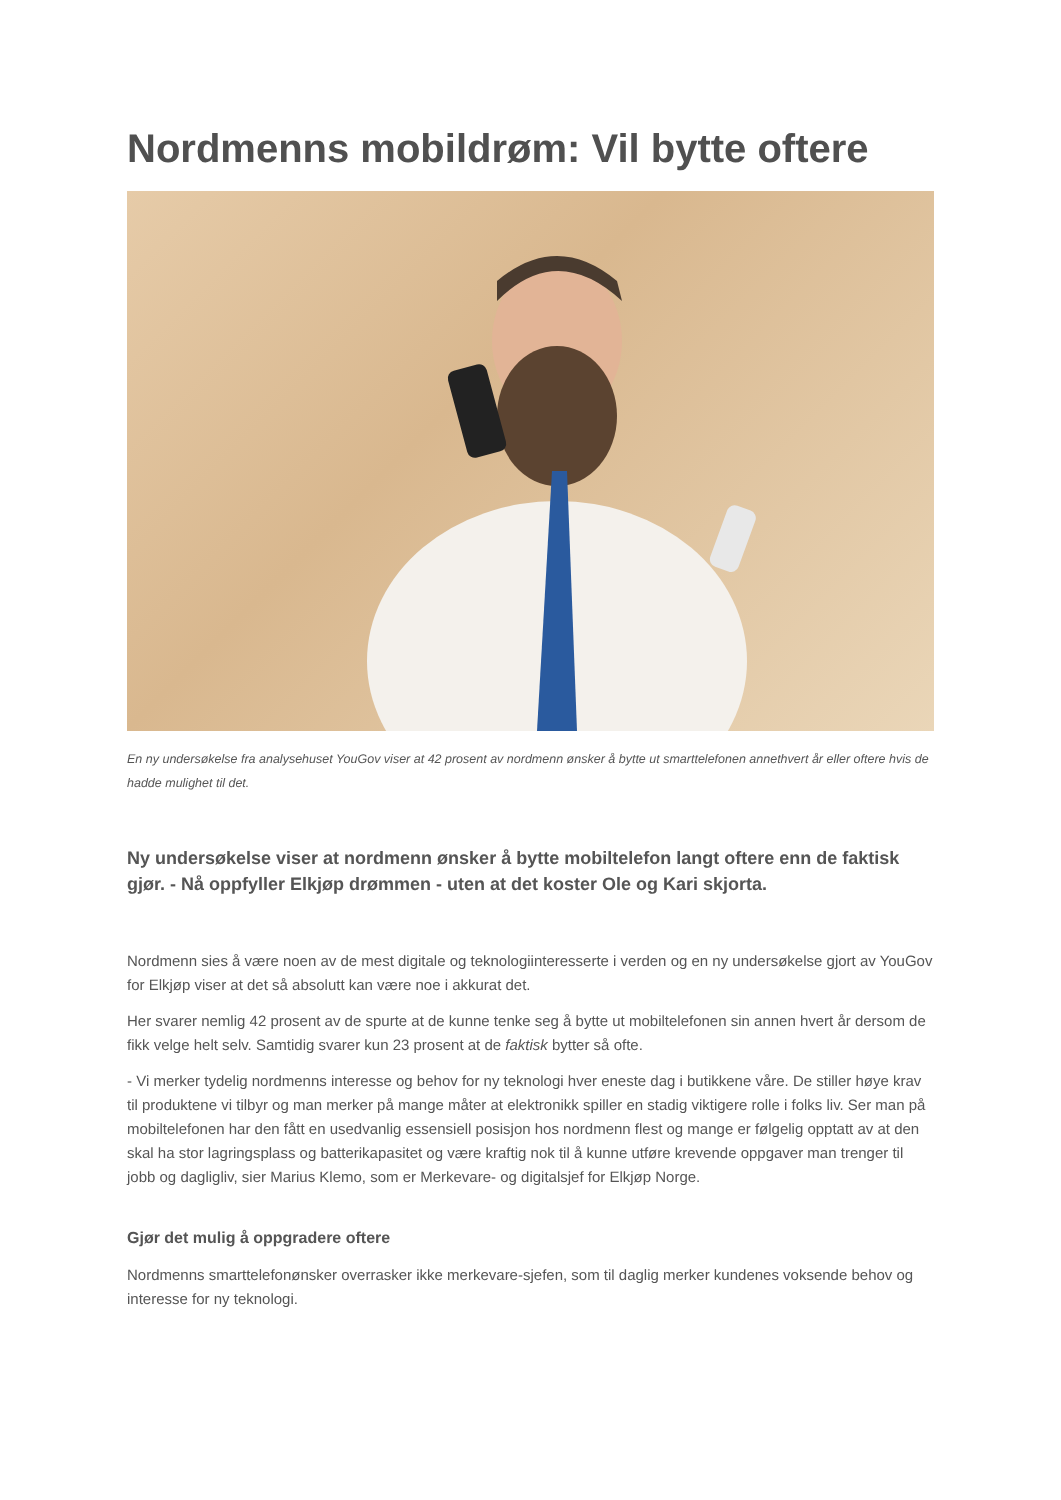Nordmenns mobildrøm: Vil bytte oftere
En ny undersøkelse fra analysehuset YouGov viser at 42 prosent av nordmenn ønsker å bytte ut smarttelefonen annethvert år eller oftere hvis de hadde mulighet til det.
Ny undersøkelse viser at nordmenn ønsker å bytte mobiltelefon langt oftere enn de faktisk gjør. - Nå oppfyller Elkjøp drømmen - uten at det koster Ole og Kari skjorta.
Nordmenn sies å være noen av de mest digitale og teknologiinteresserte i verden og en ny undersøkelse gjort av YouGov for Elkjøp viser at det så absolutt kan være noe i akkurat det.
Her svarer nemlig 42 prosent av de spurte at de kunne tenke seg å bytte ut mobiltelefonen sin annen hvert år dersom de fikk velge helt selv. Samtidig svarer kun 23 prosent at de faktisk bytter så ofte.
- Vi merker tydelig nordmenns interesse og behov for ny teknologi hver eneste dag i butikkene våre. De stiller høye krav til produktene vi tilbyr og man merker på mange måter at elektronikk spiller en stadig viktigere rolle i folks liv. Ser man på mobiltelefonen har den fått en usedvanlig essensiell posisjon hos nordmenn flest og mange er følgelig opptatt av at den skal ha stor lagringsplass og batterikapasitet og være kraftig nok til å kunne utføre krevende oppgaver man trenger til jobb og dagligliv, sier Marius Klemo, som er Merkevare- og digitalsjef for Elkjøp Norge.
Gjør det mulig å oppgradere oftere
Nordmenns smarttelefonønsker overrasker ikke merkevare-sjefen, som til daglig merker kundenes voksende behov og interesse for ny teknologi.